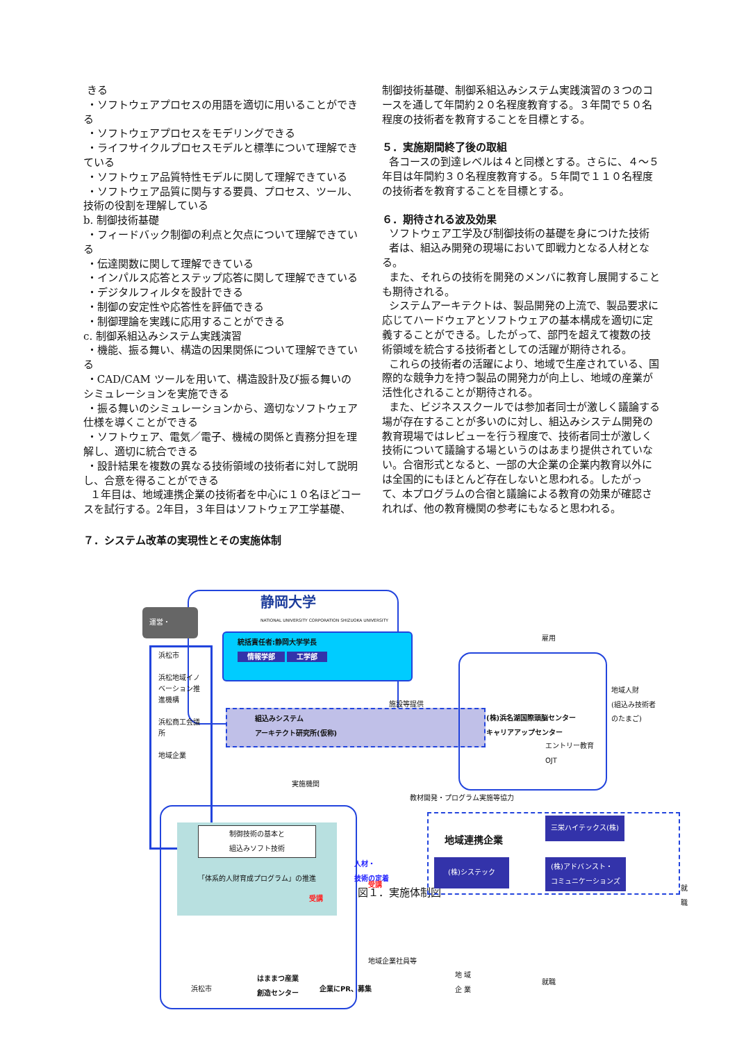きる
・ソフトウェアプロセスの用語を適切に用いることができる
・ソフトウェアプロセスをモデリングできる
・ライフサイクルプロセスモデルと標準について理解できている
・ソフトウェア品質特性モデルに関して理解できている
・ソフトウェア品質に関与する要員、プロセス、ツール、技術の役割を理解している
b. 制御技術基礎
・フィードバック制御の利点と欠点について理解できている
・伝達関数に関して理解できている
・インパルス応答とステップ応答に関して理解できている
・デジタルフィルタを設計できる
・制御の安定性や応答性を評価できる
・制御理論を実践に応用することができる
c. 制御系組込みシステム実践演習
・機能、振る舞い、構造の因果関係について理解できている
・CAD/CAM ツールを用いて、構造設計及び振る舞いのシミュレーションを実施できる
・振る舞いのシミュレーションから、適切なソフトウェア仕様を導くことができる
・ソフトウェア、電気／電子、機械の関係と責務分担を理解し、適切に統合できる
・設計結果を複数の異なる技術領域の技術者に対して説明し、合意を得ることができる
１年目は、地域連携企業の技術者を中心に１０名ほどコースを試行する。2年目，３年目はソフトウェア工学基礎、
制御技術基礎、制御系組込みシステム実践演習の３つのコースを通して年間約２０名程度教育する。３年間で５０名程度の技術者を教育することを目標とする。
５．実施期間終了後の取組
各コースの到達レベルは４と同様とする。さらに、４～５年目は年間約３０名程度教育する。５年間で１１０名程度の技術者を教育することを目標とする。
６．期待される波及効果
ソフトウェア工学及び制御技術の基礎を身につけた技術
者は、組込み開発の現場において即戦力となる人材となる。
また、それらの技術を開発のメンバに教育し展開することも期待される。
システムアーキテクトは、製品開発の上流で、製品要求に応じてハードウェアとソフトウェアの基本構成を適切に定義することができる。したがって、部門を超えて複数の技術領域を統合する技術者としての活躍が期待される。
これらの技術者の活躍により、地域で生産されている、国際的な競争力を持つ製品の開発力が向上し、地域の産業が活性化されることが期待される。
また、ビジネススクールでは参加者同士が激しく議論する場が存在することが多いのに対し、組込みシステム開発の教育現場ではレビューを行う程度で、技術者同士が激しく技術について議論する場というのはあまり提供されていない。合宿形式となると、一部の大企業の企業内教育以外には全国的にもほとんど存在しないと思われる。したがって、本プログラムの合宿と議論による教育の効果が確認されれば、他の教育機関の参考にもなると思われる。
７．システム改革の実現性とその実施体制
静岡大学
NATIONAL UNIVERSITY CORPORATION SHIZUOKA UNIVERSITY
統括責任者:静岡大学学長
情報学部 工学部
組込みシステム
アーキテクト研究所(仮称)
運営・
浜松市
浜松地域イノベーション推進機構
浜松商工会議所
地域企業
制御技術の基本と
組込みソフト技術
「体系的人財育成プログラム」の推進
浜松市
はままつ産業
創造センター
実施機関
教材開発・プログラム実施等協力
施設等提供
(株)浜名湖国際頭脳センター
キャリアアップセンター
エントリー教育
OJT
雇用
地域人財
(組込み技術者のたまご)
地域連携企業
三栄ハイテックス(株)
(株)システック
(株)アドバンスト・
コミュニケーションズ
就職
人材・
技術の定着
受講
受講
地域企業社員等
企業にPR、募集
地 域
企 業
就職
図１．実施体制図